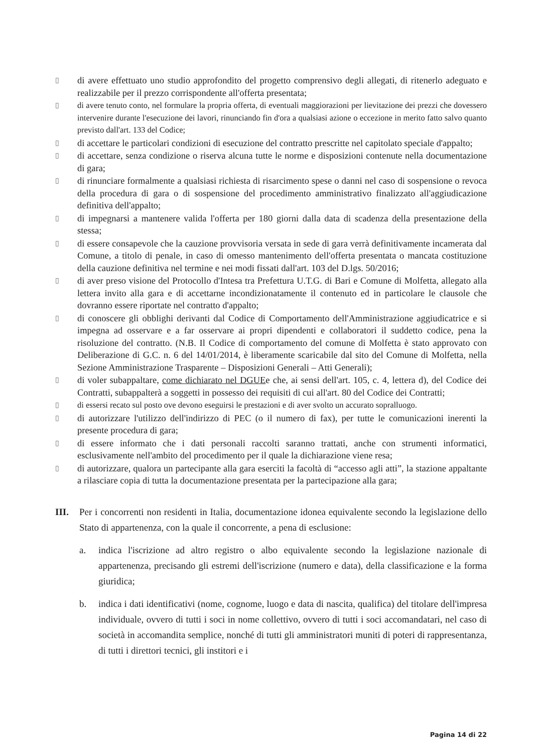▯ di avere effettuato uno studio approfondito del progetto comprensivo degli allegati, di ritenerlo adeguato e realizzabile per il prezzo corrispondente all'offerta presentata;
▯ di avere tenuto conto, nel formulare la propria offerta, di eventuali maggiorazioni per lievitazione dei prezzi che dovessero intervenire durante l'esecuzione dei lavori, rinunciando fin d'ora a qualsiasi azione o eccezione in merito fatto salvo quanto previsto dall'art. 133 del Codice;
▯ di accettare le particolari condizioni di esecuzione del contratto prescritte nel capitolato speciale d'appalto;
▯ di accettare, senza condizione o riserva alcuna tutte le norme e disposizioni contenute nella documentazione di gara;
▯ di rinunciare formalmente a qualsiasi richiesta di risarcimento spese o danni nel caso di sospensione o revoca della procedura di gara o di sospensione del procedimento amministrativo finalizzato all'aggiudicazione definitiva dell'appalto;
▯ di impegnarsi a mantenere valida l'offerta per 180 giorni dalla data di scadenza della presentazione della stessa;
▯ di essere consapevole che la cauzione provvisoria versata in sede di gara verrà definitivamente incamerata dal Comune, a titolo di penale, in caso di omesso mantenimento dell'offerta presentata o mancata costituzione della cauzione definitiva nel termine e nei modi fissati dall'art. 103 del D.lgs. 50/2016;
▯ di aver preso visione del Protocollo d'Intesa tra Prefettura U.T.G. di Bari e Comune di Molfetta, allegato alla lettera invito alla gara e di accettarne incondizionatamente il contenuto ed in particolare le clausole che dovranno essere riportate nel contratto d'appalto;
▯ di conoscere gli obblighi derivanti dal Codice di Comportamento dell'Amministrazione aggiudicatrice e si impegna ad osservare e a far osservare ai propri dipendenti e collaboratori il suddetto codice, pena la risoluzione del contratto. (N.B. Il Codice di comportamento del comune di Molfetta è stato approvato con Deliberazione di G.C. n. 6 del 14/01/2014, è liberamente scaricabile dal sito del Comune di Molfetta, nella Sezione Amministrazione Trasparente – Disposizioni Generali – Atti Generali);
▯ di voler subappaltare, come dichiarato nel DGUEe che, ai sensi dell'art. 105, c. 4, lettera d), del Codice dei Contratti, subappalterà a soggetti in possesso dei requisiti di cui all'art. 80 del Codice dei Contratti;
▯ di essersi recato sul posto ove devono eseguirsi le prestazioni e di aver svolto un accurato sopralluogo.
▯ di autorizzare l'utilizzo dell'indirizzo di PEC (o il numero di fax), per tutte le comunicazioni inerenti la presente procedura di gara;
▯ di essere informato che i dati personali raccolti saranno trattati, anche con strumenti informatici, esclusivamente nell'ambito del procedimento per il quale la dichiarazione viene resa;
▯ di autorizzare, qualora un partecipante alla gara eserciti la facoltà di “accesso agli atti”, la stazione appaltante a rilasciare copia di tutta la documentazione presentata per la partecipazione alla gara;
III. Per i concorrenti non residenti in Italia, documentazione idonea equivalente secondo la legislazione dello Stato di appartenenza, con la quale il concorrente, a pena di esclusione:
a. indica l'iscrizione ad altro registro o albo equivalente secondo la legislazione nazionale di appartenenza, precisando gli estremi dell'iscrizione (numero e data), della classificazione e la forma giuridica;
b. indica i dati identificativi (nome, cognome, luogo e data di nascita, qualifica) del titolare dell'impresa individuale, ovvero di tutti i soci in nome collettivo, ovvero di tutti i soci accomandatari, nel caso di società in accomandita semplice, nonché di tutti gli amministratori muniti di poteri di rappresentanza, di tutti i direttori tecnici, gli institori e i
Pagina 14 di 22